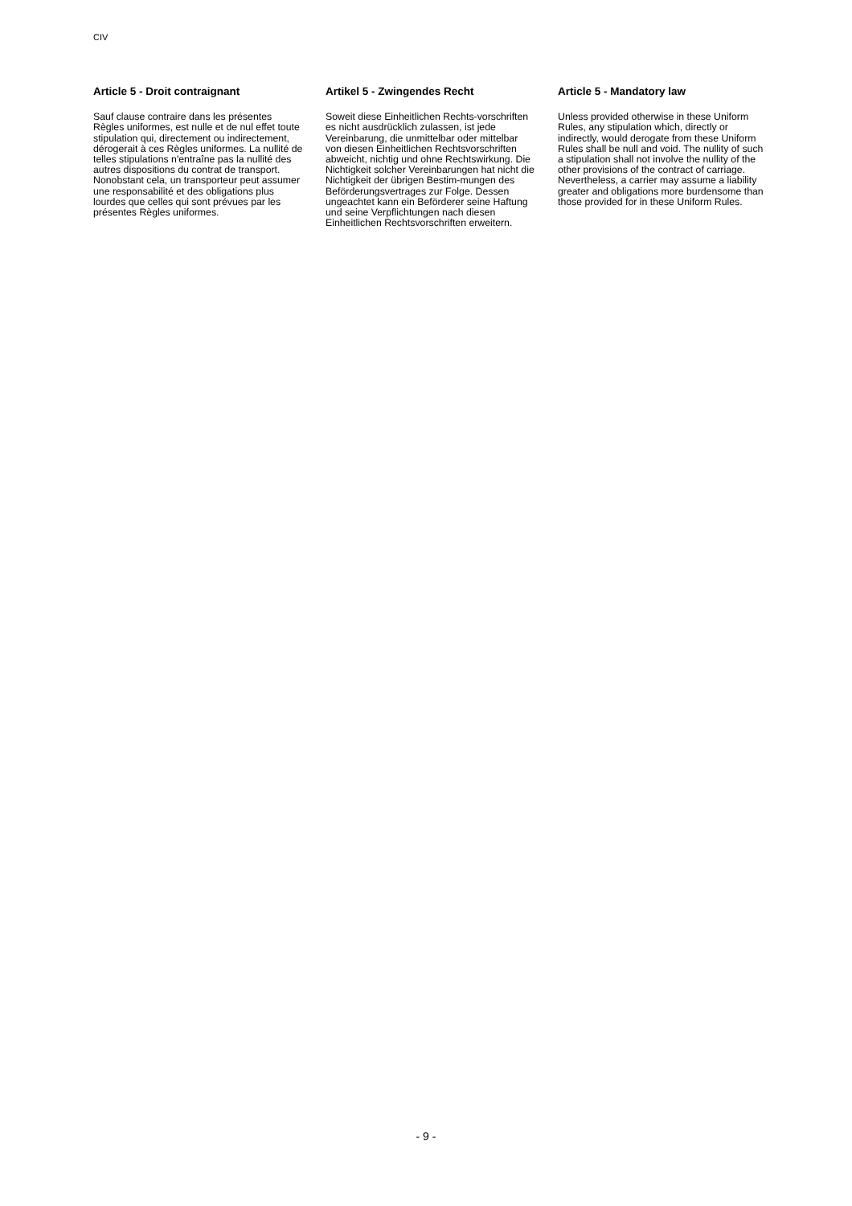CIV
Article 5 - Droit contraignant
Sauf clause contraire dans les présentes Règles uniformes, est nulle et de nul effet toute stipulation qui, directement ou indirectement, dérogerait à ces Règles uniformes. La nullité de telles stipulations n'entraîne pas la nullité des autres dispositions du contrat de transport. Nonobstant cela, un transporteur peut assumer une responsabilité et des obligations plus lourdes que celles qui sont prévues par les présentes Règles uniformes.
Artikel 5 - Zwingendes Recht
Soweit diese Einheitlichen Rechts-vorschriften es nicht ausdrücklich zulassen, ist jede Vereinbarung, die unmittelbar oder mittelbar von diesen Einheitlichen Rechtsvorschriften abweicht, nichtig und ohne Rechtswirkung. Die Nichtigkeit solcher Vereinbarungen hat nicht die Nichtigkeit der übrigen Bestim-mungen des Beförderungsvertrages zur Folge. Dessen ungeachtet kann ein Beförderer seine Haftung und seine Verpflichtungen nach diesen Einheitlichen Rechtsvorschriften erweitern.
Article 5 - Mandatory law
Unless provided otherwise in these Uniform Rules, any stipulation which, directly or indirectly, would derogate from these Uniform Rules shall be null and void. The nullity of such a stipulation shall not involve the nullity of the other provisions of the contract of carriage. Nevertheless, a carrier may assume a liability greater and obligations more burdensome than those provided for in these Uniform Rules.
- 9 -